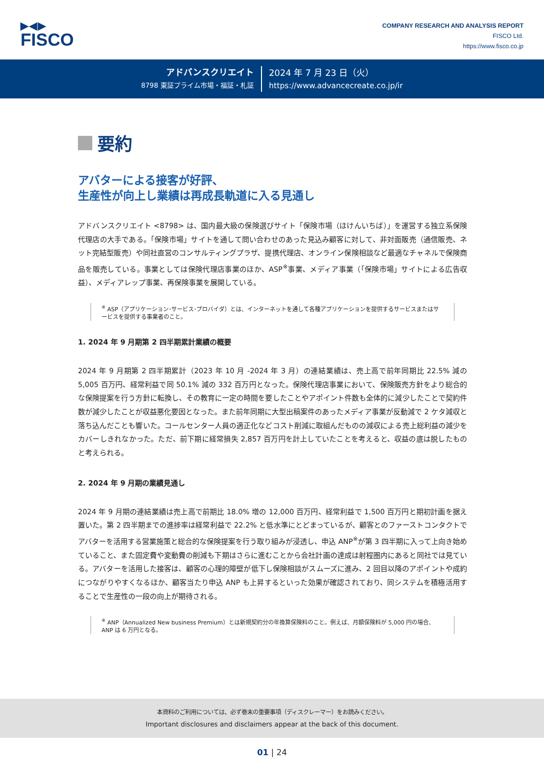▶◀▶
FISCO
COMPANY RESEARCH AND ANALYSIS REPORT
FISCO Ltd.
https://www.fisco.co.jp
アドバンスクリエイト
8798 東証プライム市場・福証・札証
2024 年 7 月 23 日（火）
https://www.advancecreate.co.jp/ir
要約
アバターによる接客が好評、
生産性が向上し業績は再成長軌道に入る見通し
アドバンスクリエイト <8798> は、国内最大級の保険選びサイト「保険市場（ほけんいちば）」を運営する独立系保険代理店の大手である。「保険市場」サイトを通して問い合わせのあった見込み顧客に対して、非対面販売（通信販売、ネット完結型販売）や同社直営のコンサルティングプラザ、提携代理店、オンライン保険相談など最適なチャネルで保険商品を販売している。事業としては保険代理店事業のほか、ASP<sup>※</sup>事業、メディア事業（「保険市場」サイトによる広告収益）、メディアレップ事業、再保険事業を展開している。
<sup>※</sup> ASP（アプリケーション･サービス･プロバイダ）とは、インターネットを通して各種アプリケーションを提供するサービスまたはサービスを提供する事業者のこと。
1. 2024 年 9 月期第 2 四半期累計業績の概要
2024 年 9 月期第 2 四半期累計（2023 年 10 月 -2024 年 3 月）の連結業績は、売上高で前年同期比 22.5% 減の 5,005 百万円、経常利益で同 50.1% 減の 332 百万円となった。保険代理店事業において、保険販売方針をより総合的な保険提案を行う方針に転換し、その教育に一定の時間を要したことやアポイント件数も全体的に減少したことで契約件数が減少したことが収益悪化要因となった。また前年同期に大型出稿案件のあったメディア事業が反動減で 2 ケタ減収と落ち込んだことも響いた。コールセンター人員の適正化などコスト削減に取組んだものの減収による売上総利益の減少をカバーしきれなかった。ただ、前下期に経常損失 2,857 百万円を計上していたことを考えると、収益の底は脱したものと考えられる。
2. 2024 年 9 月期の業績見通し
2024 年 9 月期の連結業績は売上高で前期比 18.0% 増の 12,000 百万円、経常利益で 1,500 百万円と期初計画を据え置いた。第 2 四半期までの進捗率は経常利益で 22.2% と低水準にとどまっているが、顧客とのファーストコンタクトでアバターを活用する営業施策と総合的な保険提案を行う取り組みが浸透し、申込 ANP<sup>※</sup>が第 3 四半期に入って上向き始めていること、また固定費や変動費の削減も下期はさらに進むことから会社計画の達成は射程圏内にあると同社では見ている。アバターを活用した接客は、顧客の心理的障壁が低下し保険相談がスムーズに進み、2 回目以降のアポイントや成約につながりやすくなるほか、顧客当たり申込 ANP も上昇するといった効果が確認されており、同システムを積極活用することで生産性の一段の向上が期待される。
<sup>※</sup> ANP（Annualized New business Premium）とは新規契約分の年換算保険料のこと。例えば、月額保険料が 5,000 円の場合、ANP は 6 万円となる。
本資料のご利用については、必ず巻末の重要事項（ディスクレーマー）をお読みください。
Important disclosures and disclaimers appear at the back of this document.
01 | 24